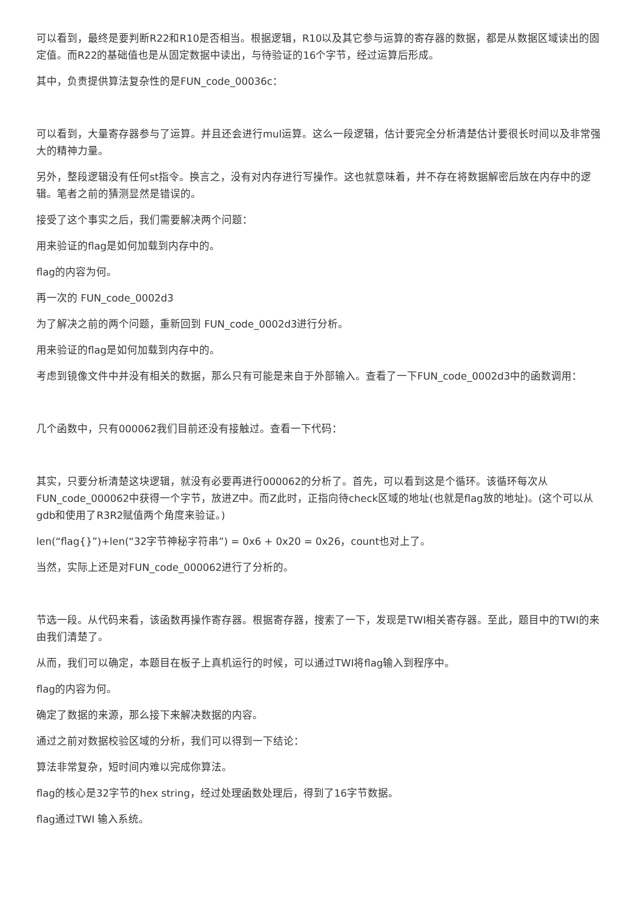可以看到，最终是要判断R22和R10是否相当。根据逻辑，R10以及其它参与运算的寄存器的数据，都是从数据区域读出的固定值。而R22的基础值也是从固定数据中读出，与待验证的16个字节，经过运算后形成。
其中，负责提供算法复杂性的是FUN_code_00036c：
可以看到，大量寄存器参与了运算。并且还会进行mul运算。这么一段逻辑，估计要完全分析清楚估计要很长时间以及非常强大的精神力量。
另外，整段逻辑没有任何st指令。换言之，没有对内存进行写操作。这也就意味着，并不存在将数据解密后放在内存中的逻辑。笔者之前的猜测显然是错误的。
接受了这个事实之后，我们需要解决两个问题：
用来验证的flag是如何加载到内存中的。
flag的内容为何。
再一次的 FUN_code_0002d3
为了解决之前的两个问题，重新回到 FUN_code_0002d3进行分析。
用来验证的flag是如何加载到内存中的。
考虑到镜像文件中并没有相关的数据，那么只有可能是来自于外部输入。查看了一下FUN_code_0002d3中的函数调用：
几个函数中，只有000062我们目前还没有接触过。查看一下代码：
其实，只要分析清楚这块逻辑，就没有必要再进行000062的分析了。首先，可以看到这是个循环。该循环每次从FUN_code_000062中获得一个字节，放进Z中。而Z此时，正指向待check区域的地址(也就是flag放的地址)。(这个可以从gdb和使用了R3R2赋值两个角度来验证。)
len(“flag{}”)+len(“32字节神秘字符串”) = 0x6 + 0x20 = 0x26，count也对上了。
当然，实际上还是对FUN_code_000062进行了分析的。
节选一段。从代码来看，该函数再操作寄存器。根据寄存器，搜索了一下，发现是TWI相关寄存器。至此，题目中的TWI的来由我们清楚了。
从而，我们可以确定，本题目在板子上真机运行的时候，可以通过TWI将flag输入到程序中。
flag的内容为何。
确定了数据的来源，那么接下来解决数据的内容。
通过之前对数据校验区域的分析，我们可以得到一下结论：
算法非常复杂，短时间内难以完成你算法。
flag的核心是32字节的hex string，经过处理函数处理后，得到了16字节数据。
flag通过TWI 输入系统。